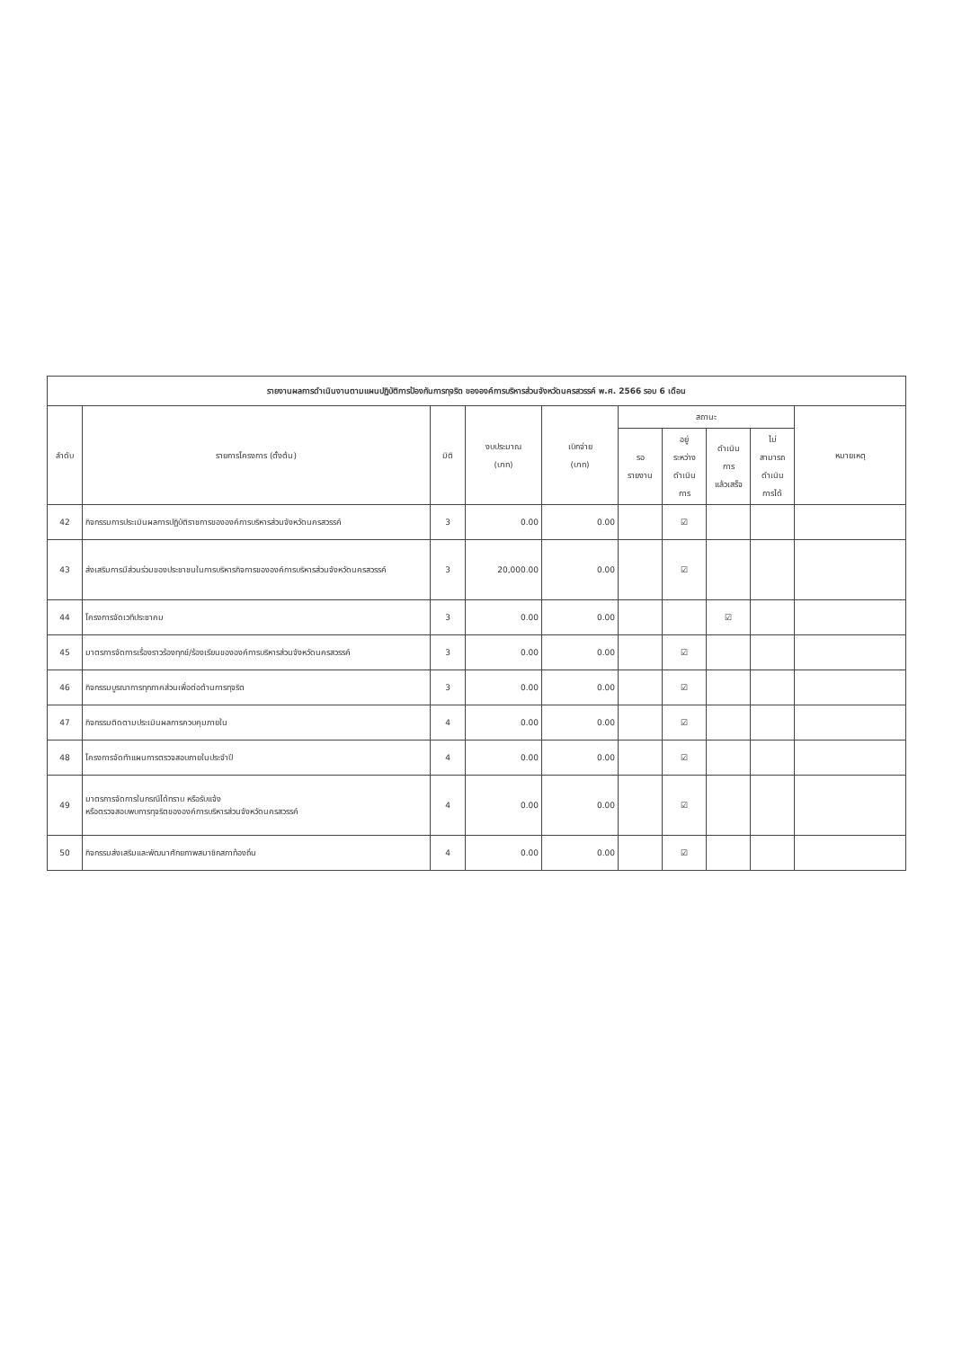| รายงานผลการดำเนินงานตามแผนปฏิบัติการป้องกันการทุจริต ขององค์การบริหารส่วนจังหวัดนครสวรรค์ พ.ศ. 2566 รอบ 6 เดือน | | | | | | | | | |
| --- | --- | --- | --- | --- | --- | --- | --- | --- | --- |
| ลำดับ | รายการโครงการ (ตั้งต้น) | มิติ | งบประมาณ (บาท) | เบิกจ่าย (บาท) | สถานะ | | | | หมายเหตุ |
| | | | | | รอ รายงาน | อยู่ ระหว่าง ดำเนิน การ | ดำเนิน การ แล้วเสร็จ | ไม่ สามารถ ดำเนิน การได้ | |
| 42 | กิจกรรมการประเมินผลการปฏิบัติราชการขององค์การบริหารส่วนจังหวัดนครสวรรค์ | 3 | 0.00 | 0.00 | | ☑ | | | |
| 43 | ส่งเสริมการมีส่วนร่วมของประชาชนในการบริหารกิจการขององค์การบริหารส่วนจังหวัดนครสวรรค์ | 3 | 20,000.00 | 0.00 | | ☑ | | | |
| 44 | โครงการจัดเวทีประชาคม | 3 | 0.00 | 0.00 | | | ☑ | | |
| 45 | มาตรการจัดการเรื่องราวร้องทุกข์/ร้องเรียนขององค์การบริหารส่วนจังหวัดนครสวรรค์ | 3 | 0.00 | 0.00 | | ☑ | | | |
| 46 | กิจกรรมบูรณาการทุกภาคส่วนเพื่อต่อต้านการทุจริต | 3 | 0.00 | 0.00 | | ☑ | | | |
| 47 | กิจกรรมติดตามประเมินผลการควบคุมภายใน | 4 | 0.00 | 0.00 | | ☑ | | | |
| 48 | โครงการจัดทำแผนการตรวจสอบภายในประจำปี | 4 | 0.00 | 0.00 | | ☑ | | | |
| 49 | มาตรการจัดการในกรณีได้ทราบ หรือรับแจ้ง หรือตรวจสอบพบการทุจริตขององค์การบริหารส่วนจังหวัดนครสวรรค์ | 4 | 0.00 | 0.00 | | ☑ | | | |
| 50 | กิจกรรมส่งเสริมและพัฒนาศักยภาพสมาชิกสภาท้องถิ่น | 4 | 0.00 | 0.00 | | ☑ | | | |